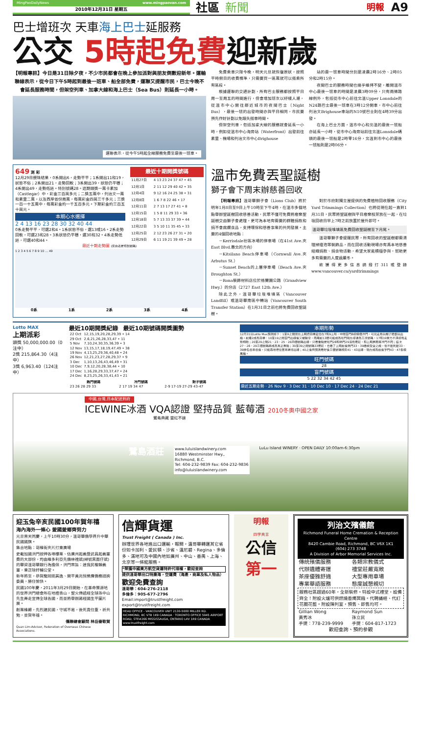MingPaoDailyNews www.mingpaovan.com
2010年12月31日 星期五
社區 新聞
明報 A9
巴士增班次 天車海上巴士延服務
公交 5時起免費迎新歲
【明報專訊】今日是31日除夕夜，不少市民都會在晚上參加派對與朋友倒數迎新年。運輸聯線表示，從今日下午5時起到最後一班車、船全部免費，運聯又提醒市民，巴士今晚不會延長服務時間，但架空列車、加拿大線和海上巴士（Sea Bus）則延長一小時。
運聯表示，從今午5時起全線服務免費至最後一班車。
免費乘車只限今晚，明天元旦就恢復原狀，按照平時假日的收費標準，只需要買一區票就可以搭乘所有區段。
根據運聯的交通計劃，所有巴士服務都按照平日周一至周五的時間進行，但會增加班次以紓緩人潮，從溫市中心開往鄰近城市的夜間巴士（Night Bus），最後一班的出發時間亦與平日相同，市民要預先作好計劃以免錯失搭車時間。
但架空列車，包括加拿大線的服務就會延長一小時，例如從溫市中心海旁站（Waterfront）出發前往素里、機場和列治文市中心Brighouse
站的最一班車時間分別是凌晨2時16分、2時05分和2時15分。
夜間巴士的服務時間也幾乎維持不變，離開溫市中心最後一班車的時間是凌晨3時09分，只有兩條路線例外，包括從市中心前往北溫Upper Lonsdale的N24路巴士最後一班車在3時12分開車，市中心前往列治文Brighouse車站的N10號巴士則在4時39分出發。
在海上巴士方面，溫市中心和北溫的最後一班船亦延長一小時，從市中心海旁站前往北溫Lonsdale碼頭的最後一班船是2時零16分，北溫到市中心的最後一班船則是2時06分。
649 測 彩
12月29日攪珠結果，0系開出6，走勢平平；1系開出11和19，狀態不俗；2系開出21，走勢回軟；3系開出39，狀態仍平穩；4系開出49，走勢低迷。特別號碼28。這期頭獎一票卡素加（Castlegar）中，彩金三百萬多元；二獎五票中，列治文一票和素里二票，以及西岸省份兩票，每票彩金四萬三千多元；三獎一百一十五票中，每票彩金約一千五百多元。下期彩金約三百五十萬元。
本期心水選擇
2 4 13 16 23 28 30 32 40 44
0系走勢平平，可選2和4。1系狀態不俗，選13或16。2系走勢回軟，可選23和28。3系狀態仍平穩，選30和32。4系走勢低迷，可選40和44。
| 最近十期開獎號碼 | |
| --- | --- |
| 11月27日 | 4 13 23 24 37 47 • 45 |
| 12月1日 | 2 11 12 29 40 42 • 35 |
| 12月4日 | 9 12 16 24 25 38 • 31 |
| 12月8日 | 1 6 7 8 22 46 • 17 |
| 12月11日 | 2 7 13 17 27 41 • 8 |
| 12月15日 | 1 5 8 11 29 33 • 36 |
| 12月18日 | 5 7 13 33 37 39 • 44 |
| 12月22日 | 3 5 10 11 35 45 • 33 |
| 12月25日 | 2 12 23 26 27 31 • 20 |
| 12月29日 | 6 11 19 21 39 49 • 28 |
最近十期走勢圖 (反白者是特別號碼)
1 2 3 4 5 6 7 8 9 10 … 49
0系 1系 2系 3系 4系
溫市免費丟聖誕樹
獅子會下周末辦慈善回收
【明報專訊】溫哥華獅子會（Lions Club）將於明年1月8日至9日上午10時至下午4時，在溫市多個地點舉辦聖誕樹回收慈善活動，民眾不僅可免費將廢棄聖誕樹交由獅子會處理，更可為本地有需要的群體捐款和捐不會腐爛食品，支持環保和慈善事業的共同發展。主要的4個回收地點：
－Kerrisdale社區冰場的停車場（在41st Ave.夾East Blvd.靠北的方向）
－Kitsilano Beach停車場（Cornwall Ave.夾Arbutus St.）
－Sunset Beach的上層停車場（Beach Ave.夾Broughton St.）
－Rona裝飾材料店位於格蘭圍公路（Grandview Hwy.）的分店（2727 East 12th Ave.）
除此之外，溫哥華垃圾堆填區（Vancouver Landfill）或溫哥華南區中轉站（Vancouver South Transfer Station）在1月31日之前也將免費回收聖誕樹。
對於市府對獨立屋提供的免費植物回收服務（City Yard Trimmings Collection）也將從現在起一直到1月31日，民眾將聖誕樹與平日廢棄枝葉放在一起，在垃圾回收日早上7時之前放置於屋外即可。
溫哥華垃圾堆填區免費回收聖誕樹至下月尾。
溫哥華獅子會提醒民眾，所有回收的聖誕樹都需清理掉燈泡等裝飾品，而在回收活動現場亦有爲本地慈善組織捐款、捐食物活動，希望大家能積極參與，幫助更多有需要的人度過嚴冬。
欲獲得更多信息請撥打311或登錄www.vancouver.ca/yardtrimmings
Lotto MAX
上期派彩
頭獎 50,000,000.00（0注中）
2獎 215,864.30（4注中）
3獎 6,963.40（124注中）
最近10期開獎紀錄 最近10期號碼開獎圖勢
| 22 Oct | 12,15,19,20,28,29,39 • 14 |
| 29 Oct | 2,6,21,26,28,33,47 • 11 |
| 5 Nov | 7,10,24,30,35,36,39 • 3 |
| 12 Nov | 13,15,17,18,19,47,49 • 38 |
| 19 Nov | 4,13,25,29,36,40,48 • 24 |
| 26 Nov | 12,21,23,27,28,29,37 • 9 |
| 3 Dec | 1,10,13,26,43,46,49 • 31 |
| 10 Dec | 7,9,12,20,28,38,44 • 10 |
| 17 Dec | 1,16,28,29,33,37,47 • 24 |
| 24 Dec | 8,23,25,26,33,41,43 • 21 |
| 熱門號碼 | 冷門號碼 | 對子號碼 |
| --- | --- | --- |
| 23 26 28 29 33 | 2 17 19 34 47 | 2-9 17-19 27-29 43-47 |
本期形勢
12月31日Lotto Max預測如下：1至9之間就在上期把目標定位在7和9上時，中間盲門8卻爆個冷門，可見走勢玩帽子遊戲玩出癮。前邊2成爲目標：10至19之間盲門出線後又被輸空，兩周前13還可能成爲旺門現在卻淪爲三流號碼，17和19實力不濟卻有走勢相助；20至29之間21、23、25、26四個號碼出線，只看重點是旺門28和熱門29沒有連莊，和上期推薦爆冷門不同；這次27、28、29三個號碼將成爲真正焦點；30至39之間號碼33連莊，也應了上期前後熱門33、39應該受益之說，但不進則退33、39排名愈來愈後，只能靠地理位置來維持出線；40之後與預測看好後三個號碼相反41、43出線，現在成爲前後爭門43、47各領風騷。
旺門號碼
28
盲門號碼
5 22 32 34 42 45
最近五期走勢 · 26 Nov 9 · 3 Dec 31 · 10 Dec 10 · 17 Dec 24 · 24 Dec 21
中國,台灣,日本配送到府
ICEWINE冰酒 VQA認證 堅持品質 藍莓酒 2010冬奧中國之家
鷺島典藏 當紅不讓
鷺島酒莊
www.luluislandwinery.com
16880 Westminster Hwy.,
Richmond, B.C.
Tel: 604-232-9839 Fax: 604-232-9836
info@luluislandwinery.com
LuLu Island WINERY · OPEN DAILY 10:00am-6:30pm
迎玉兔辛亥民國100年賀年禧
海內海外一條心 愛國愛鄉齊努力
元旦普天同慶，上午10時30分，溫哥華僑學界升中華民國國旗。
集合地點：哥維街夾片打東廣場
史載加國洪門按押各埠樓業、估廣州起義暨武昌起義軍費的大部份，均由維多利亞先僑林禮斌(綽號黑面仔斌)的華資溫哥華銀行為擔保，洪門宗旨：達我民權賴義軍，秉正除奸輔公堂。
新年將至，恭賀龍岡關其逸、開平黃兆恒榮膺僑務諮詢委員，勝任愉快。
民國100年慶，2011年3月29日開始，在革命策源地的世界洪門總會所在地檀香山，聖火傳遞經全球孫中山先生弄走宣傳全球各國，而並將舉辦蔣經國生平圖片展。
創業維艱，先烈建民國，守城不易，後死責任重，祈共勉，並賀年禧。
僑聯總會顧問 林岳鋆敬賀
Quan Lim-Advisor, Federation of Overseas Chinese Associations.
信輝貨運
Trust Freight ( Canada ) Inc.
辦理世界各地進出口運輸，報關，溫哥華轉運其它省份如卡加利、愛民頓、沙省、溫尼碧、Regina、多倫多、滿地可及中國內地如廣州、中山、番禺、上海、北京等一條龍服務。
*榮獲中國東方航空貨運特許代理權，歡迎查詢
提供溫哥華出口特廉海，空運費（海產，商業及私人物品）
歡迎免費查詢
溫哥華：604-276-2118
多倫多：905-677-2796
Email:import@trustfreight.com export@trustfreight.com
HEAD OFFICE - VANCOUVER UNIT 2130-5000 MILLER RD. RICHMOND, BC V7B 1K9 CANADA · TORONTO OFFICE 5945 AIRPORT ROAD, STE#266 MISSISSAUGA, ONTARIO L4V 1R9 CANADA
www.trustfreight.com
明報
四字真言
公信
第一
列治文殯儀館
Richmond Funeral Home Cremation & Reception Centre
8420 Cambie Road, Richmond, BC V6X 1K1
(604) 273 3748
A Division of Arbor Memorial Services Inc.
| 傳統殯儀服務 | 各類宗教儀式 |
| 代辦遺體寄運 | 禮堂莊嚴寬敞 |
| 茶座優雅舒適 | 大型專用車場 |
| 專業華語服務 | 態度誠懇親切 |
服務社區超過60年，全新裝修。特設中式禮堂，設備齊全！附設火爐可供燃燒香燭冥鏹。代聘誦經、代訂花圈花籃。附設陳列室，預售、即售均可。
| Gillian Wong 黃秀冰 手提：778-239-9999 | Raymond Sun 孫立民 手提：604-817-1723 |
歡迎查詢、預約參觀